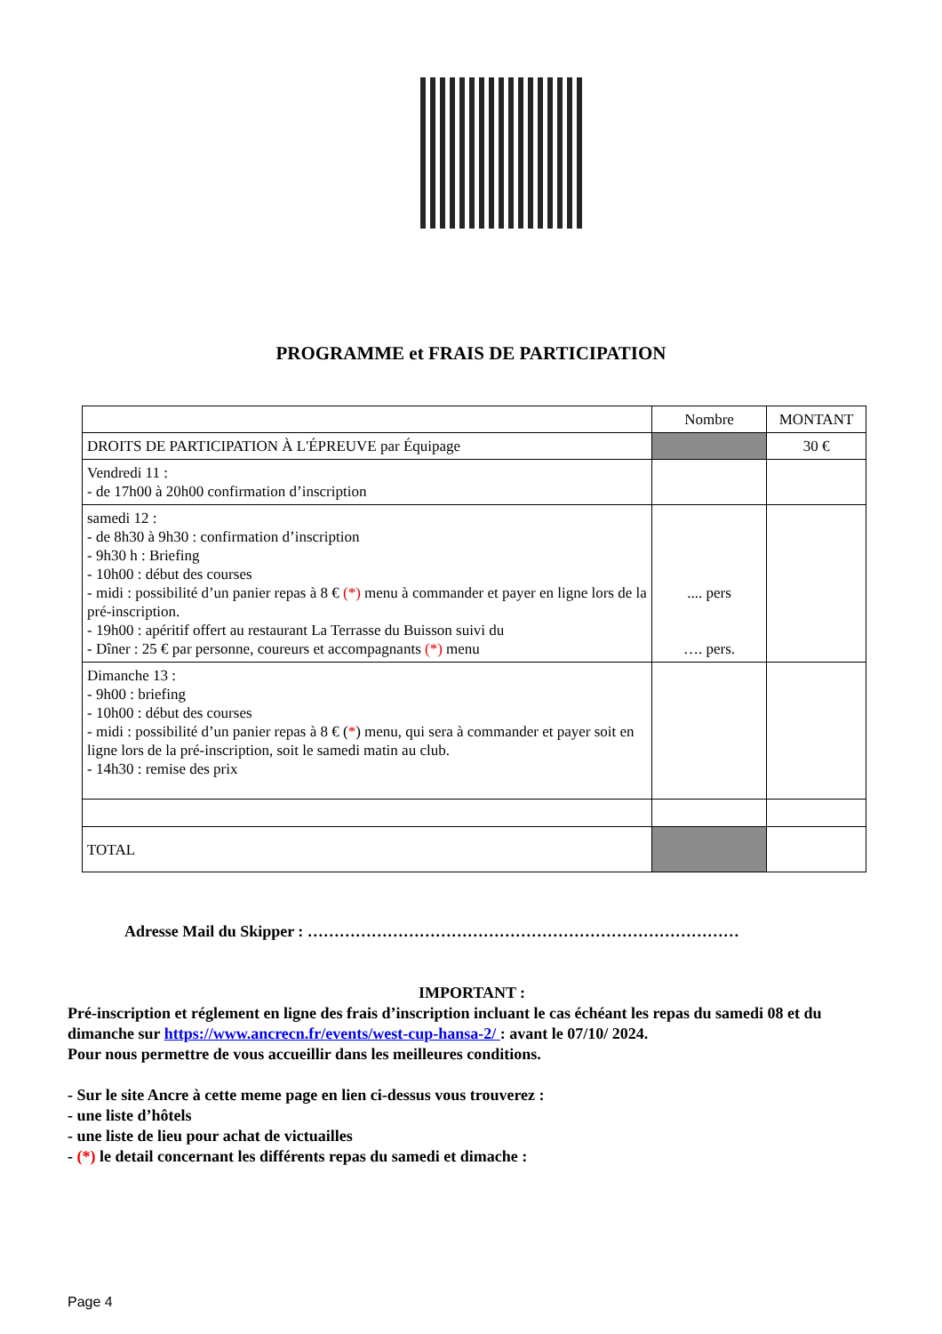PROGRAMME et FRAIS DE PARTICIPATION
| | Nombre | MONTANT |
| --- | --- | --- |
| DROITS DE PARTICIPATION À L'ÉPREUVE par Équipage | | 30 € |
| Vendredi 11 : - de 17h00 à 20h00 confirmation d’inscription | | |
| samedi 12 : - de 8h30 à 9h30 : confirmation d’inscription - 9h30 h : Briefing - 10h00 : début des courses - midi : possibilité d’un panier repas à 8 € (*) menu à commander et payer en ligne lors de la pré-inscription. - 19h00 : apéritif offert au restaurant La Terrasse du Buisson suivi du - Dîner : 25 € par personne, coureurs et accompagnants (*) menu | .... pers …. pers. | |
| Dimanche 13 : - 9h00 : briefing - 10h00 : début des courses - midi : possibilité d’un panier repas à 8 € ( * ) menu, qui sera à commander et payer soit en ligne lors de la pré-inscription, soit le samedi matin au club. - 14h30 : remise des prix | | |
| TOTAL | | |
Adresse Mail du Skipper : ………………………………………………………………………
IMPORTANT :
Pré-inscription et réglement en ligne des frais d’inscription incluant le cas échéant les repas du samedi 08 et du dimanche sur https://www.ancrecn.fr/events/west-cup-hansa-2/ : avant le 07/10/ 2024.
Pour nous permettre de vous accueillir dans les meilleures conditions.
- Sur le site Ancre à cette meme page en lien ci-dessus vous trouverez :
- une liste d’hôtels
- une liste de lieu pour achat de victuailles
- (*) le detail concernant les différents repas du samedi et dimache :
Page 4